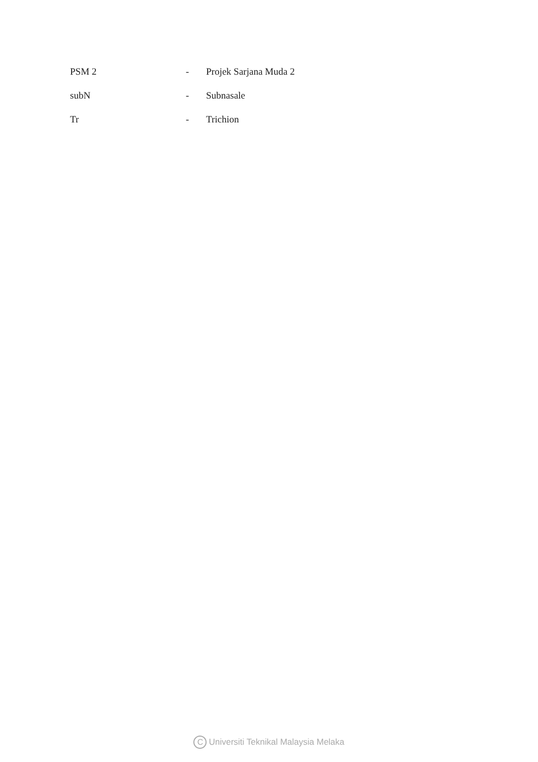| PSM 2 | - | Projek Sarjana Muda 2 |
| subN | - | Subnasale |
| Tr | - | Trichion |
C Universiti Teknikal Malaysia Melaka